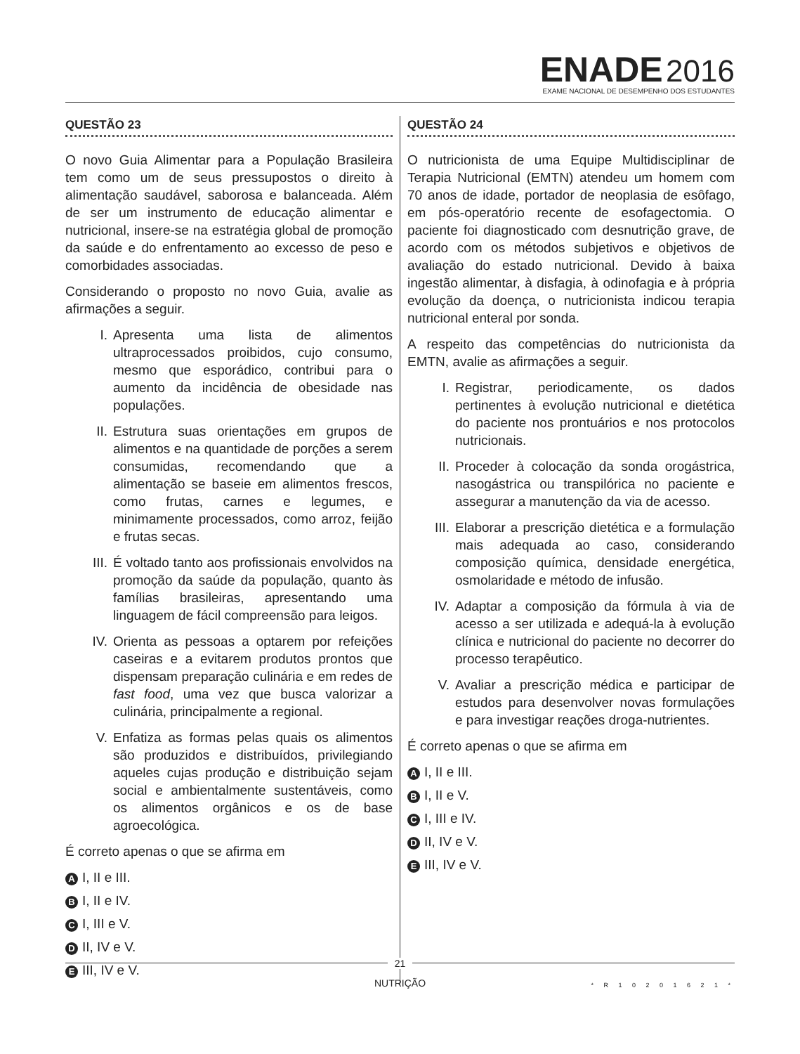ENADE 2016
EXAME NACIONAL DE DESEMPENHO DOS ESTUDANTES
QUESTÃO 23
O novo Guia Alimentar para a População Brasileira tem como um de seus pressupostos o direito à alimentação saudável, saborosa e balanceada. Além de ser um instrumento de educação alimentar e nutricional, insere-se na estratégia global de promoção da saúde e do enfrentamento ao excesso de peso e comorbidades associadas.
Considerando o proposto no novo Guia, avalie as afirmações a seguir.
I. Apresenta uma lista de alimentos ultraprocessados proibidos, cujo consumo, mesmo que esporádico, contribui para o aumento da incidência de obesidade nas populações.
II. Estrutura suas orientações em grupos de alimentos e na quantidade de porções a serem consumidas, recomendando que a alimentação se baseie em alimentos frescos, como frutas, carnes e legumes, e minimamente processados, como arroz, feijão e frutas secas.
III.
É voltado tanto aos profissionais envolvidos na promoção da saúde da população, quanto às famílias brasileiras, apresentando uma linguagem de fácil compreensão para leigos.
IV. Orienta as pessoas a optarem por refeições caseiras e a evitarem produtos prontos que dispensam preparação culinária e em redes de fast food, uma vez que busca valorizar a culinária, principalmente a regional.
V. Enfatiza as formas pelas quais os alimentos são produzidos e distribuídos, privilegiando aqueles cujas produção e distribuição sejam social e ambientalmente sustentáveis, como os alimentos orgânicos e os de base agroecológica.
É correto apenas o que se afirma em
A I, II e III.
B I, II e IV.
C I, III e V.
D II, IV e V.
E III, IV e V.
QUESTÃO 24
O nutricionista de uma Equipe Multidisciplinar de Terapia Nutricional (EMTN) atendeu um homem com 70 anos de idade, portador de neoplasia de esôfago, em pós-operatório recente de esofagectomia. O paciente foi diagnosticado com desnutrição grave, de acordo com os métodos subjetivos e objetivos de avaliação do estado nutricional. Devido à baixa ingestão alimentar, à disfagia, à odinofagia e à própria evolução da doença, o nutricionista indicou terapia nutricional enteral por sonda.
A respeito das competências do nutricionista da EMTN, avalie as afirmações a seguir.
I. Registrar, periodicamente, os dados pertinentes à evolução nutricional e dietética do paciente nos prontuários e nos protocolos nutricionais.
II. Proceder à colocação da sonda orogástrica, nasogástrica ou transpilórica no paciente e assegurar a manutenção da via de acesso.
III.
Elaborar a prescrição dietética e a formulação mais adequada ao caso, considerando composição química, densidade energética, osmolaridade e método de infusão.
IV. Adaptar a composição da fórmula à via de acesso a ser utilizada e adequá-la à evolução clínica e nutricional do paciente no decorrer do processo terapêutico.
V. Avaliar a prescrição médica e participar de estudos para desenvolver novas formulações e para investigar reações droga-nutrientes.
É correto apenas o que se afirma em
A I, II e III.
B I, II e V.
C I, III e IV.
D II, IV e V.
E III, IV e V.
21
NUTRIÇÃO
* R 1 0 2 0 1 6 2 1 *